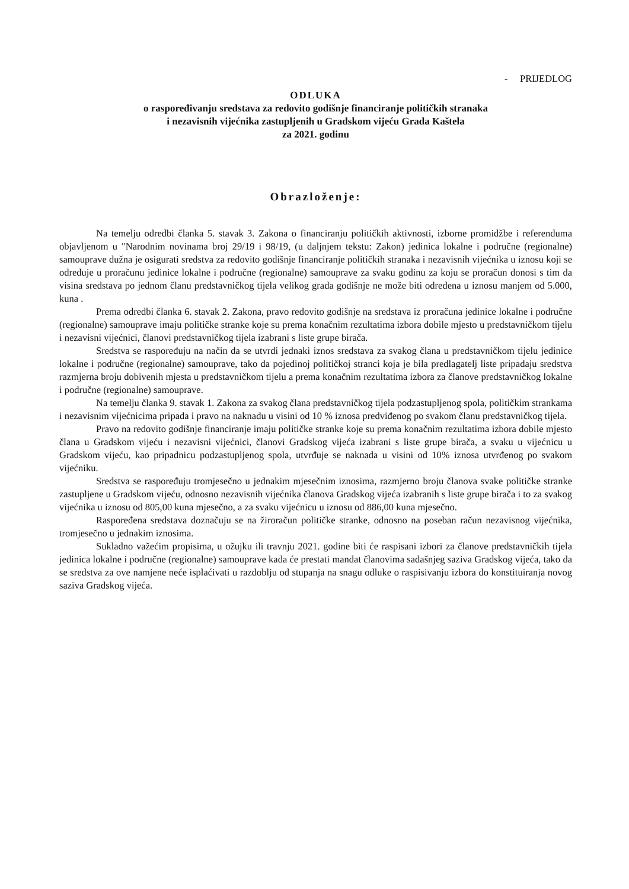- PRIJEDLOG
ODLUKA
o raspoređivanju sredstava za redovito godišnje financiranje političkih stranaka
i nezavisnih vijećnika zastupljenih u Gradskom vijeću Grada Kaštela
za 2021. godinu
Obrazloženje:
Na temelju odredbi članka 5. stavak 3. Zakona o financiranju političkih aktivnosti, izborne promidžbe i referenduma objavljenom u "Narodnim novinama broj 29/19 i 98/19, (u daljnjem tekstu: Zakon) jedinica lokalne i područne (regionalne) samouprave dužna je osigurati sredstva za redovito godišnje financiranje političkih stranaka i nezavisnih vijećnika u iznosu koji se određuje u proračunu jedinice lokalne i područne (regionalne) samouprave za svaku godinu za koju se proračun donosi s tim da visina sredstava po jednom članu predstavničkog tijela velikog grada godišnje ne može biti određena u iznosu manjem od 5.000, kuna .
Prema odredbi članka 6. stavak 2. Zakona, pravo redovito godišnje na sredstava iz proračuna jedinice lokalne i područne (regionalne) samouprave imaju političke stranke koje su prema konačnim rezultatima izbora dobile mjesto u predstavničkom tijelu i nezavisni vijećnici, članovi predstavničkog tijela izabrani s liste grupe birača.
Sredstva se raspoređuju na način da se utvrdi jednaki iznos sredstava za svakog člana u predstavničkom tijelu jedinice lokalne i područne (regionalne) samouprave, tako da pojedinoj političkoj stranci koja je bila predlagatelj liste pripadaju sredstva razmjerna broju dobivenih mjesta u predstavničkom tijelu a prema konačnim rezultatima izbora za članove predstavničkog lokalne i područne (regionalne) samouprave.
Na temelju članka 9. stavak 1. Zakona za svakog člana predstavničkog tijela podzastupljenog spola, političkim strankama i nezavisnim vijećnicima pripada i pravo na naknadu u visini od 10 % iznosa predviđenog po svakom članu predstavničkog tijela.
Pravo na redovito godišnje financiranje imaju političke stranke koje su prema konačnim rezultatima izbora dobile mjesto člana u Gradskom vijeću i nezavisni vijećnici, članovi Gradskog vijeća izabrani s liste grupe birača, a svaku u vijećnicu u Gradskom vijeću, kao pripadnicu podzastupljenog spola, utvrđuje se naknada u visini od 10% iznosa utvrđenog po svakom vijećniku.
Sredstva se raspoređuju tromjesečno u jednakim mjesečnim iznosima, razmjerno broju članova svake političke stranke zastupljene u Gradskom vijeću, odnosno nezavisnih vijećnika članova Gradskog vijeća izabranih s liste grupe birača i to za svakog vijećnika u iznosu od 805,00 kuna mjesečno, a za svaku vijećnicu u iznosu od 886,00 kuna mjesečno.
Raspoređena sredstava doznačuju se na žiroračun političke stranke, odnosno na poseban račun nezavisnog vijećnika, tromjesečno u jednakim iznosima.
Sukladno važećim propisima, u ožujku ili travnju 2021. godine biti će raspisani izbori za članove predstavničkih tijela jedinica lokalne i područne (regionalne) samouprave kada će prestati mandat članovima sadašnjeg saziva Gradskog vijeća, tako da se sredstva za ove namjene neće isplaćivati u razdoblju od stupanja na snagu odluke o raspisivanju izbora do konstituiranja novog saziva Gradskog vijeća.